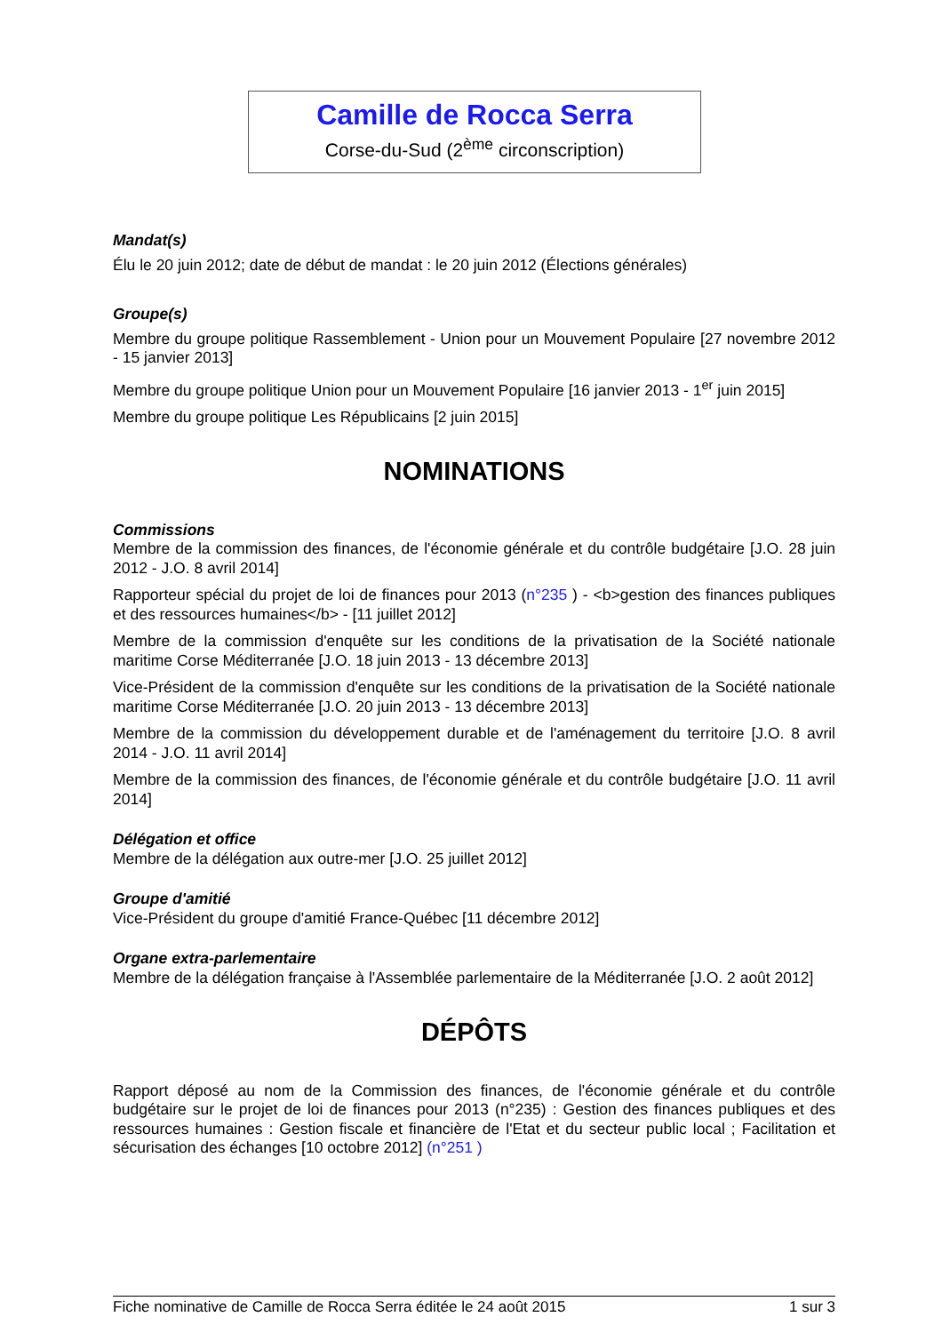Camille de Rocca Serra
Corse-du-Sud (2<sup>ème</sup> circonscription)
Mandat(s)
Élu le 20 juin 2012; date de début de mandat : le 20 juin 2012 (Élections générales)
Groupe(s)
Membre du groupe politique Rassemblement - Union pour un Mouvement Populaire [27 novembre 2012 - 15 janvier 2013]
Membre du groupe politique Union pour un Mouvement Populaire [16 janvier 2013 - 1<sup>er</sup> juin 2015]
Membre du groupe politique Les Républicains [2 juin 2015]
NOMINATIONS
Commissions
Membre de la commission des finances, de l'économie générale et du contrôle budgétaire [J.O. 28 juin 2012 - J.O. 8 avril 2014]
Rapporteur spécial du projet de loi de finances pour 2013 (n°235 ) - <b>gestion des finances publiques et des ressources humaines</b> - [11 juillet 2012]
Membre de la commission d'enquête sur les conditions de la privatisation de la Société nationale maritime Corse Méditerranée [J.O. 18 juin 2013 - 13 décembre 2013]
Vice-Président de la commission d'enquête sur les conditions de la privatisation de la Société nationale maritime Corse Méditerranée [J.O. 20 juin 2013 - 13 décembre 2013]
Membre de la commission du développement durable et de l'aménagement du territoire [J.O. 8 avril 2014 - J.O. 11 avril 2014]
Membre de la commission des finances, de l'économie générale et du contrôle budgétaire [J.O. 11 avril 2014]
Délégation et office
Membre de la délégation aux outre-mer [J.O. 25 juillet 2012]
Groupe d'amitié
Vice-Président du groupe d'amitié France-Québec [11 décembre 2012]
Organe extra-parlementaire
Membre de la délégation française à l'Assemblée parlementaire de la Méditerranée [J.O. 2 août 2012]
DÉPÔTS
Rapport déposé au nom de la Commission des finances, de l'économie générale et du contrôle budgétaire sur le projet de loi de finances pour 2013 (n°235) : Gestion des finances publiques et des ressources humaines : Gestion fiscale et financière de l'Etat et du secteur public local ; Facilitation et sécurisation des échanges [10 octobre 2012] (n°251 )
Fiche nominative de Camille de Rocca Serra éditée le 24 août 2015 1 sur 3